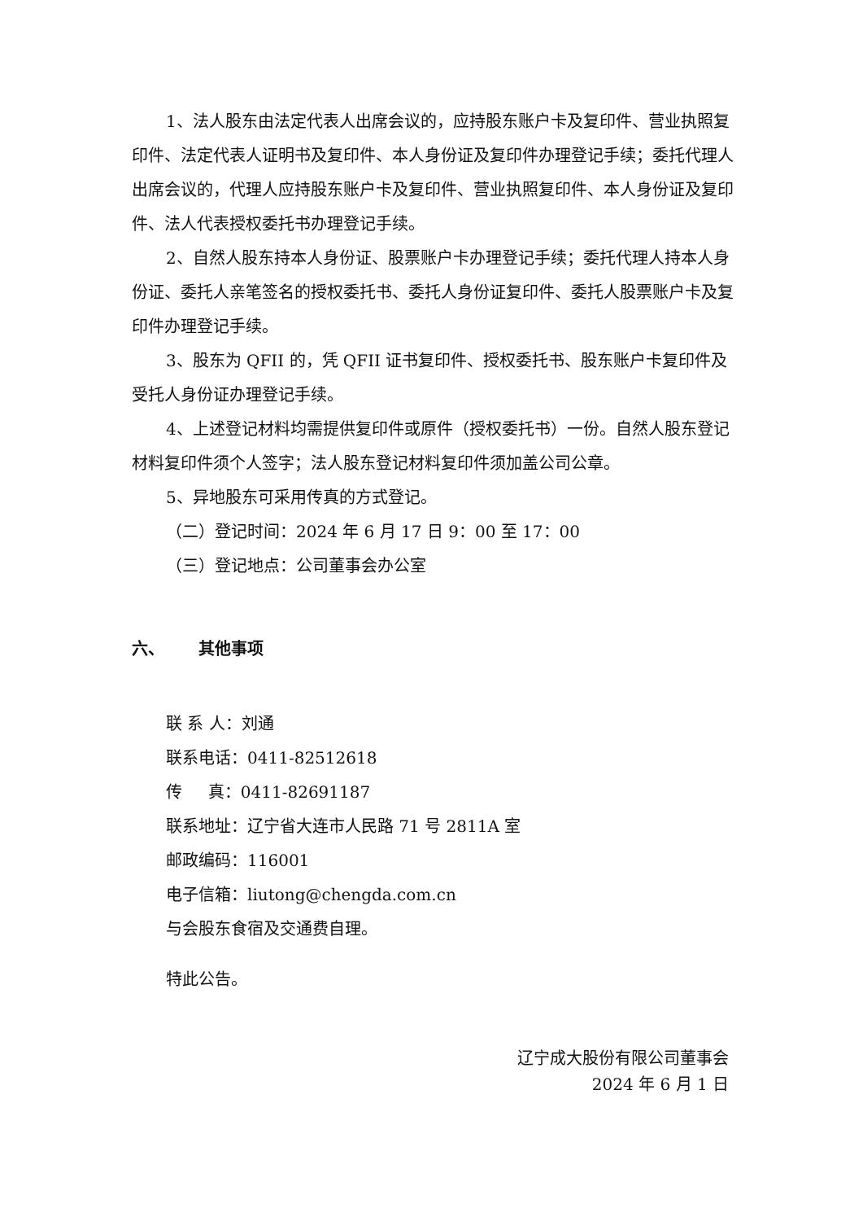1、法人股东由法定代表人出席会议的，应持股东账户卡及复印件、营业执照复印件、法定代表人证明书及复印件、本人身份证及复印件办理登记手续；委托代理人出席会议的，代理人应持股东账户卡及复印件、营业执照复印件、本人身份证及复印件、法人代表授权委托书办理登记手续。
2、自然人股东持本人身份证、股票账户卡办理登记手续；委托代理人持本人身份证、委托人亲笔签名的授权委托书、委托人身份证复印件、委托人股票账户卡及复印件办理登记手续。
3、股东为 QFII 的，凭 QFII 证书复印件、授权委托书、股东账户卡复印件及受托人身份证办理登记手续。
4、上述登记材料均需提供复印件或原件（授权委托书）一份。自然人股东登记材料复印件须个人签字；法人股东登记材料复印件须加盖公司公章。
5、异地股东可采用传真的方式登记。
（二）登记时间：2024 年 6 月 17 日 9：00 至 17：00
（三）登记地点：公司董事会办公室
六、 其他事项
联 系 人：刘通
联系电话：0411-82512618
传 真：0411-82691187
联系地址：辽宁省大连市人民路 71 号 2811A 室
邮政编码：116001
电子信箱：liutong@chengda.com.cn
与会股东食宿及交通费自理。
特此公告。
辽宁成大股份有限公司董事会
2024 年 6 月 1 日